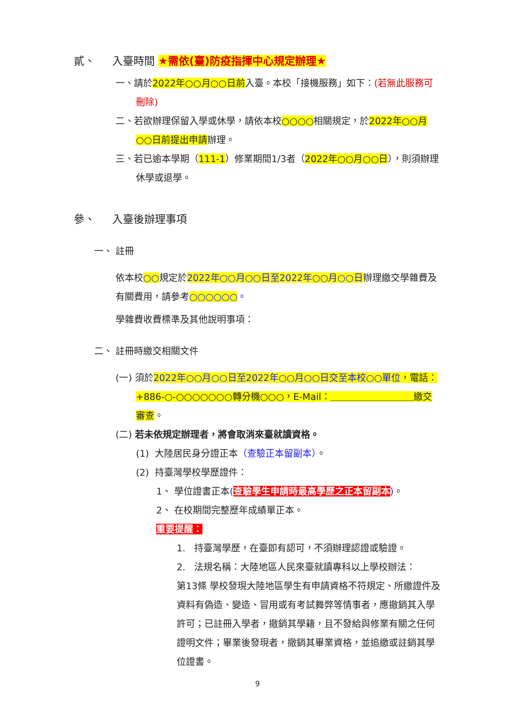貳、 入臺時間 ★需依(臺)防疫指揮中心規定辦理★
一、請於2022年○○月○○日前入臺。本校「接機服務」如下：(若無此服務可刪除)
二、若欲辦理保留入學或休學，請依本校○○○○相關規定，於2022年○○月○○日前提出申請辦理。
三、若已逾本學期（111-1）修業期間1/3者（2022年○○月○○日），則須辦理休學或退學。
參、 入臺後辦理事項
一、 註冊
依本校○○規定於2022年○○月○○日至2022年○○月○○日辦理繳交學雜費及有關費用，請參考○○○○○○。
學雜費收費標準及其他說明事項：
二、 註冊時繳交相關文件
(一) 須於2022年○○月○○日至2022年○○月○○日交至本校○○單位，電話：+886-○-○○○○○○○轉分機○○○，E-Mail：＿＿＿＿＿＿＿＿＿繳交審查。
(二) 若未依規定辦理者，將會取消來臺就讀資格。
(1) 大陸居民身分證正本（查驗正本留副本）。
(2) 持臺灣學校學歷證件：
1、 學位證書正本(查驗學生申請時最高學歷之正本留副本)。
2、 在校期間完整歷年成績單正本。
重要提醒：
1. 持臺灣學歷，在臺即有認可，不須辦理認證或驗證。
2. 法規名稱：大陸地區人民來臺就讀專科以上學校辦法：
第13條 學校發現大陸地區學生有申請資格不符規定、所繳證件及資料有偽造、變造、冒用或有考試舞弊等情事者，應撤銷其入學許可；已註冊入學者，撤銷其學籍，且不發給與修業有關之任何證明文件；畢業後發現者，撤銷其畢業資格，並追繳或註銷其學位證書。
9